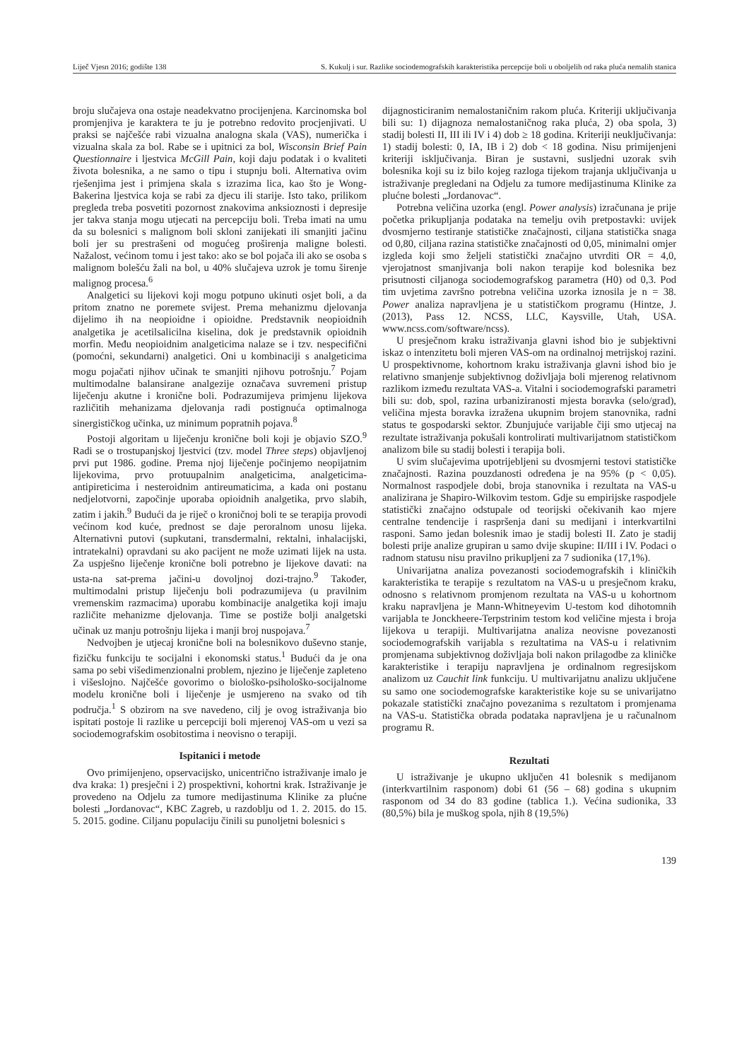Liječ Vjesn 2016; godište 138 S. Kukulj i sur. Razlike sociodemografskih karakteristika percepcije boli u oboljelih od raka pluća nemalih stanica
broju slučajeva ona ostaje neadekvatno procijenjena. Karcinomska bol promjenjiva je karaktera te ju je potrebno redovito procjenjivati. U praksi se najčešće rabi vizualna analogna skala (VAS), numerička i vizualna skala za bol. Rabe se i upitnici za bol, Wisconsin Brief Pain Questionnaire i ljestvica McGill Pain, koji daju podatak i o kvaliteti života bolesnika, a ne samo o tipu i stupnju boli. Alternativa ovim rješenjima jest i primjena skala s izrazima lica, kao što je Wong-Bakerina ljestvica koja se rabi za djecu ili starije. Isto tako, prilikom pregleda treba posvetiti pozornost znakovima anksioznosti i depresije jer takva stanja mogu utjecati na percepciju boli. Treba imati na umu da su bolesnici s malignom boli skloni zanijekati ili smanjiti jačinu boli jer su prestrašeni od mogućeg proširenja maligne bolesti. Nažalost, većinom tomu i jest tako: ako se bol pojača ili ako se osoba s malignom bolešću žali na bol, u 40% slučajeva uzrok je tomu širenje malignog procesa.<sup>6</sup>
Analgetici su lijekovi koji mogu potpuno ukinuti osjet boli, a da pritom znatno ne poremete svijest. Prema mehanizmu djelovanja dijelimo ih na neopioidne i opioidne. Predstavnik neopioidnih analgetika je acetilsalicilna kiselina, dok je predstavnik opioidnih morfin. Među neopioidnim analgeticima nalaze se i tzv. nespecifični (pomoćni, sekundarni) analgetici. Oni u kombinaciji s analgeticima mogu pojačati njihov učinak te smanjiti njihovu potrošnju.<sup>7</sup> Pojam multimodalne balansirane analgezije označava suvremeni pristup liječenju akutne i kronične boli. Podrazumijeva primjenu lijekova različitih mehanizama djelovanja radi postignuća optimalnoga sinergističkog učinka, uz minimum popratnih pojava.<sup>8</sup>
Postoji algoritam u liječenju kronične boli koji je objavio SZO.<sup>9</sup> Radi se o trostupanjskoj ljestvici (tzv. model Three steps) objavljenoj prvi put 1986. godine. Prema njoj liječenje počinjemo neopijatnim lijekovima, prvo protuupalnim analgeticima, analgeticima-antipireticima i nesteroidnim antireumaticima, a kada oni postanu nedjelotvorni, započinje uporaba opioidnih analgetika, prvo slabih, zatim i jakih.<sup>9</sup> Budući da je riječ o kroničnoj boli te se terapija provodi većinom kod kuće, prednost se daje peroralnom unosu lijeka. Alternativni putovi (supkutani, transdermalni, rektalni, inhalacijski, intratekalni) opravdani su ako pacijent ne može uzimati lijek na usta. Za uspješno liječenje kronične boli potrebno je lijekove davati: na usta-na sat-prema jačini-u dovoljnoj dozi-trajno.<sup>9</sup> Također, multimodalni pristup liječenju boli podrazumijeva (u pravilnim vremenskim razmacima) uporabu kombinacije analgetika koji imaju različite mehanizme djelovanja. Time se postiže bolji analgetski učinak uz manju potrošnju lijeka i manji broj nuspojava.<sup>7</sup>
Nedvojben je utjecaj kronične boli na bolesnikovo duševno stanje, fizičku funkciju te socijalni i ekonomski status.<sup>1</sup> Budući da je ona sama po sebi višedimenzionalni problem, njezino je liječenje zapleteno i višeslojno. Najčešće govorimo o biološko-psihološko-socijalnome modelu kronične boli i liječenje je usmjereno na svako od tih područja.<sup>1</sup> S obzirom na sve navedeno, cilj je ovog istraživanja bio ispitati postoje li razlike u percepciji boli mjerenoj VAS-om u vezi sa sociodemografskim osobitostima i neovisno o terapiji.
Ispitanici i metode
Ovo primijenjeno, opservacijsko, unicentrično istraživanje imalo je dva kraka: 1) presječni i 2) prospektivni, kohortni krak. Istraživanje je provedeno na Odjelu za tumore medijastinuma Klinike za plućne bolesti „Jordanovac“, KBC Zagreb, u razdoblju od 1. 2. 2015. do 15. 5. 2015. godine. Ciljanu populaciju činili su punoljetni bolesnici s
dijagnosticiranim nemalostaničnim rakom pluća. Kriteriji uključivanja bili su: 1) dijagnoza nemalostaničnog raka pluća, 2) oba spola, 3) stadij bolesti II, III ili IV i 4) dob ≥ 18 godina. Kriteriji neuključivanja: 1) stadij bolesti: 0, IA, IB i 2) dob < 18 godina. Nisu primijenjeni kriteriji isključivanja. Biran je sustavni, susljedni uzorak svih bolesnika koji su iz bilo kojeg razloga tijekom trajanja uključivanja u istraživanje pregledani na Odjelu za tumore medijastinuma Klinike za plućne bolesti „Jordanovac“.
Potrebna veličina uzorka (engl. Power analysis) izračunana je prije početka prikupljanja podataka na temelju ovih pretpostavki: uvijek dvosmjerno testiranje statističke značajnosti, ciljana statistička snaga od 0,80, ciljana razina statističke značajnosti od 0,05, minimalni omjer izgleda koji smo željeli statistički značajno utvrditi OR = 4,0, vjerojatnost smanjivanja boli nakon terapije kod bolesnika bez prisutnosti ciljanoga sociodemografskog parametra (H0) od 0,3. Pod tim uvjetima završno potrebna veličina uzorka iznosila je n = 38. Power analiza napravljena je u statističkom programu (Hintze, J. (2013), Pass 12. NCSS, LLC, Kaysville, Utah, USA. www.ncss.com/software/ncss).
U presječnom kraku istraživanja glavni ishod bio je subjektivni iskaz o intenzitetu boli mjeren VAS-om na ordinalnoj metrijskoj razini. U prospektivnome, kohortnom kraku istraživanja glavni ishod bio je relativno smanjenje subjektivnog doživljaja boli mjerenog relativnom razlikom između rezultata VAS-a. Vitalni i sociodemografski parametri bili su: dob, spol, razina urbaniziranosti mjesta boravka (selo/grad), veličina mjesta boravka izražena ukupnim brojem stanovnika, radni status te gospodarski sektor. Zbunjujuće varijable čiji smo utjecaj na rezultate istraživanja pokušali kontrolirati multivarijatnom statističkom analizom bile su stadij bolesti i terapija boli.
U svim slučajevima upotrijebljeni su dvosmjerni testovi statističke značajnosti. Razina pouzdanosti određena je na 95% (p < 0,05). Normalnost raspodjele dobi, broja stanovnika i rezultata na VAS-u analizirana je Shapiro-Wilkovim testom. Gdje su empirijske raspodjele statistički značajno odstupale od teorijski očekivanih kao mjere centralne tendencije i raspršenja dani su medijani i interkvartilni rasponi. Samo jedan bolesnik imao je stadij bolesti II. Zato je stadij bolesti prije analize grupiran u samo dvije skupine: II/III i IV. Podaci o radnom statusu nisu pravilno prikupljeni za 7 sudionika (17,1%).
Univarijatna analiza povezanosti sociodemografskih i kliničkih karakteristika te terapije s rezultatom na VAS-u u presječnom kraku, odnosno s relativnom promjenom rezultata na VAS-u u kohortnom kraku napravljena je Mann-Whitneyevim U-testom kod dihotomnih varijabla te Jonckheere-Terpstrinim testom kod veličine mjesta i broja lijekova u terapiji. Multivarijatna analiza neovisne povezanosti sociodemografskih varijabla s rezultatima na VAS-u i relativnim promjenama subjektivnog doživljaja boli nakon prilagodbe za kliničke karakteristike i terapiju napravljena je ordinalnom regresijskom analizom uz Cauchit link funkciju. U multivarijatnu analizu uključene su samo one sociodemografske karakteristike koje su se univarijatno pokazale statistički značajno povezanima s rezultatom i promjenama na VAS-u. Statistička obrada podataka napravljena je u računalnom programu R.
Rezultati
U istraživanje je ukupno uključen 41 bolesnik s medijanom (interkvartilnim rasponom) dobi 61 (56 – 68) godina s ukupnim rasponom od 34 do 83 godine (tablica 1.). Većina sudionika, 33 (80,5%) bila je muškog spola, njih 8 (19,5%)
139